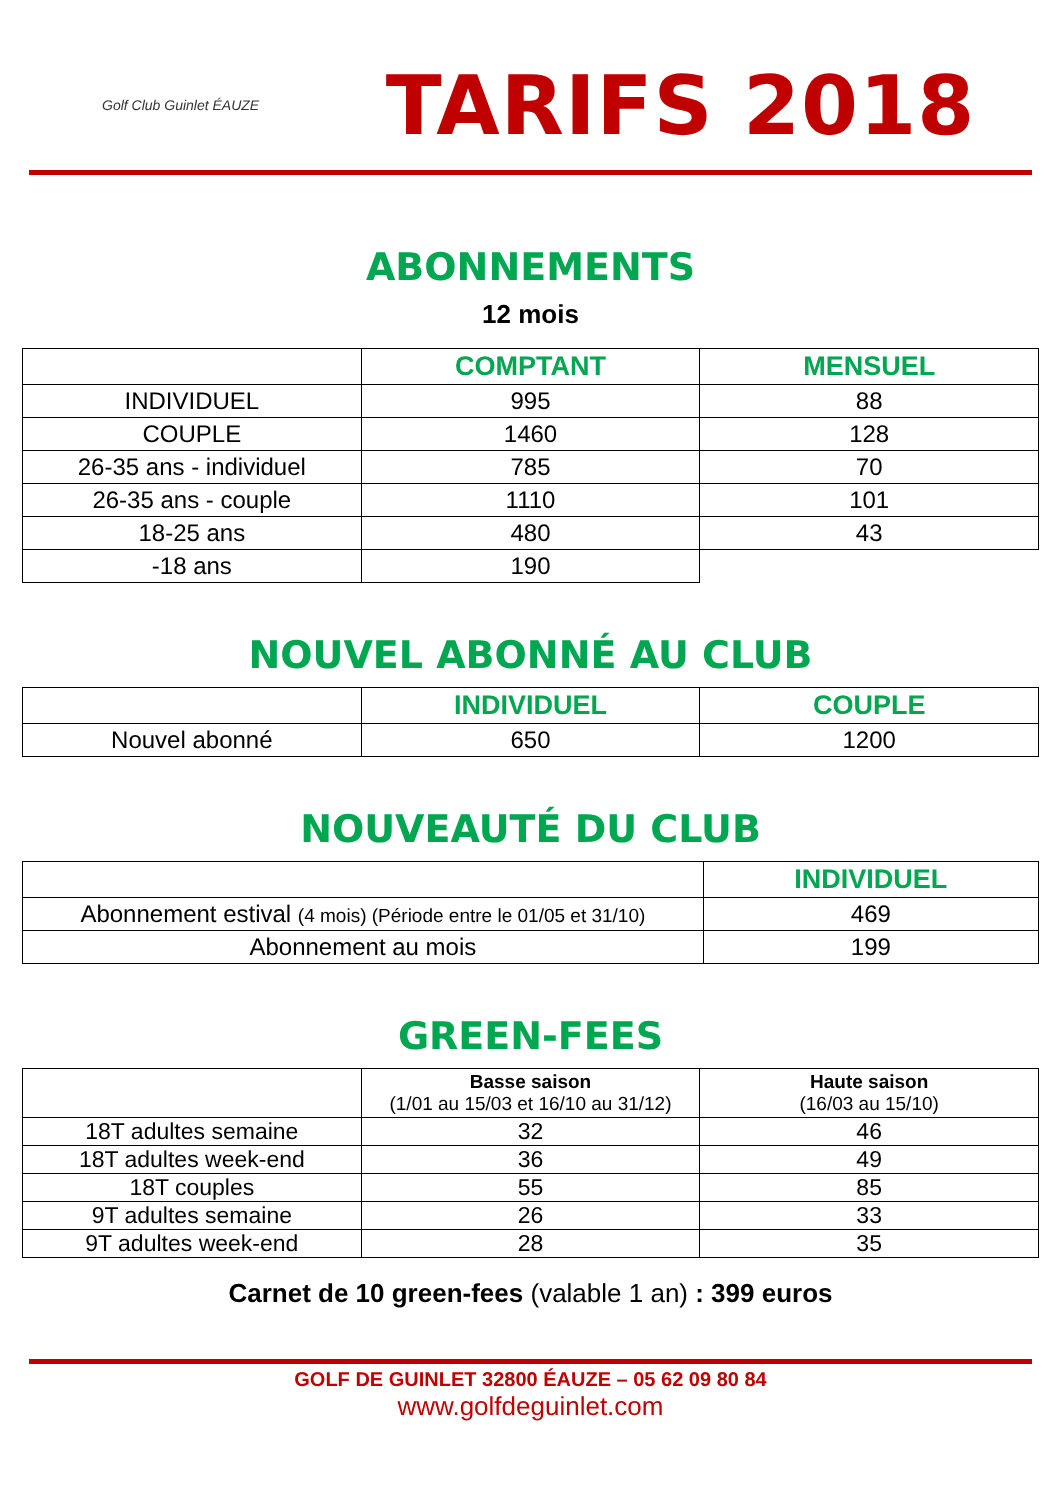Golf Club Guinlet ÉAUZE
TARIFS 2018
ABONNEMENTS
12 mois
| | COMPTANT | MENSUEL |
| --- | --- | --- |
| INDIVIDUEL | 995 | 88 |
| COUPLE | 1460 | 128 |
| 26-35 ans - individuel | 785 | 70 |
| 26-35 ans - couple | 1110 | 101 |
| 18-25 ans | 480 | 43 |
| -18 ans | 190 | |
NOUVEL ABONNÉ AU CLUB
| | INDIVIDUEL | COUPLE |
| --- | --- | --- |
| Nouvel abonné | 650 | 1200 |
NOUVEAUTÉ DU CLUB
| | INDIVIDUEL |
| --- | --- |
| Abonnement estival (4 mois) (Période entre le 01/05 et 31/10) | 469 |
| Abonnement au mois | 199 |
GREEN-FEES
| | Basse saison (1/01 au 15/03 et 16/10 au 31/12) | Haute saison (16/03 au 15/10) |
| --- | --- | --- |
| 18T adultes semaine | 32 | 46 |
| 18T adultes week-end | 36 | 49 |
| 18T couples | 55 | 85 |
| 9T adultes semaine | 26 | 33 |
| 9T adultes week-end | 28 | 35 |
Carnet de 10 green-fees (valable 1 an) : 399 euros
GOLF DE GUINLET 32800 ÉAUZE – 05 62 09 80 84
www.golfdeguinlet.com